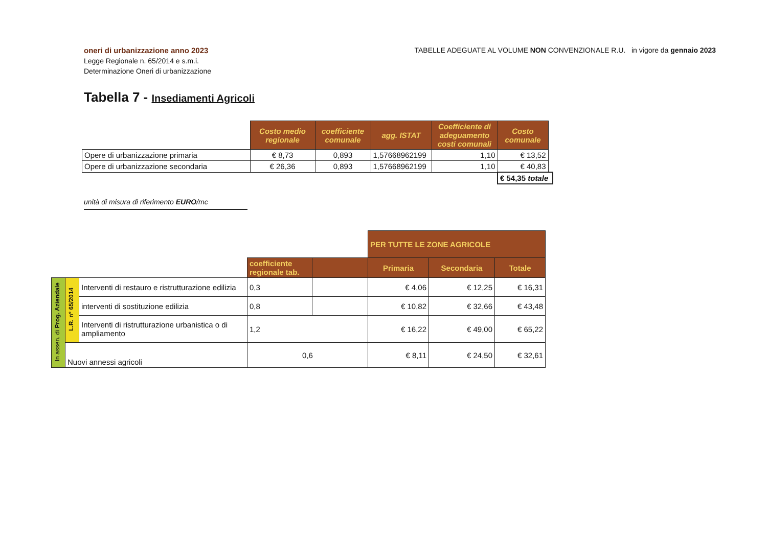oneri di urbanizzazione anno 2023
Legge Regionale n. 65/2014 e s.m.i.
Determinazione Oneri di urbanizzazione
TABELLE ADEGUATE AL VOLUME NON CONVENZIONALE R.U. in vigore da gennaio 2023
Tabella 7 - Insediamenti Agricoli
| | Costo medio regionale | coefficiente comunale | agg. ISTAT | Coefficiente di adeguamento costi comunali | Costo comunale | |
| Opere di urbanizzazione primaria | € 8,73 | 0,893 | 1,57668962199 | 1,10 | € 13,52 | |
| Opere di urbanizzazione secondaria | € 26,36 | 0,893 | 1,57668962199 | 1,10 | € 40,83 | |
| | | | | | € 54,35 totale | |
unità di misura di riferimento EURO/mc
| | | | | | PER TUTTE LE ZONE AGRICOLE | | |
| | | | coefficiente regionale tab. | | Primaria | Secondaria | Totale |
| In assen. di Prog. Aziendale | L.R. n° 65/2014 | Interventi di restauro e ristrutturazione edilizia | 0,3 | | € 4,06 | € 12,25 | € 16,31 |
| | | interventi di sostituzione edilizia | 0,8 | | € 10,82 | € 32,66 | € 43,48 |
| | | Interventi di ristrutturazione urbanistica o di ampliamento | 1,2 | | € 16,22 | € 49,00 | € 65,22 |
| | Nuovi annessi agricoli | | 0,6 | | € 8,11 | € 24,50 | € 32,61 |